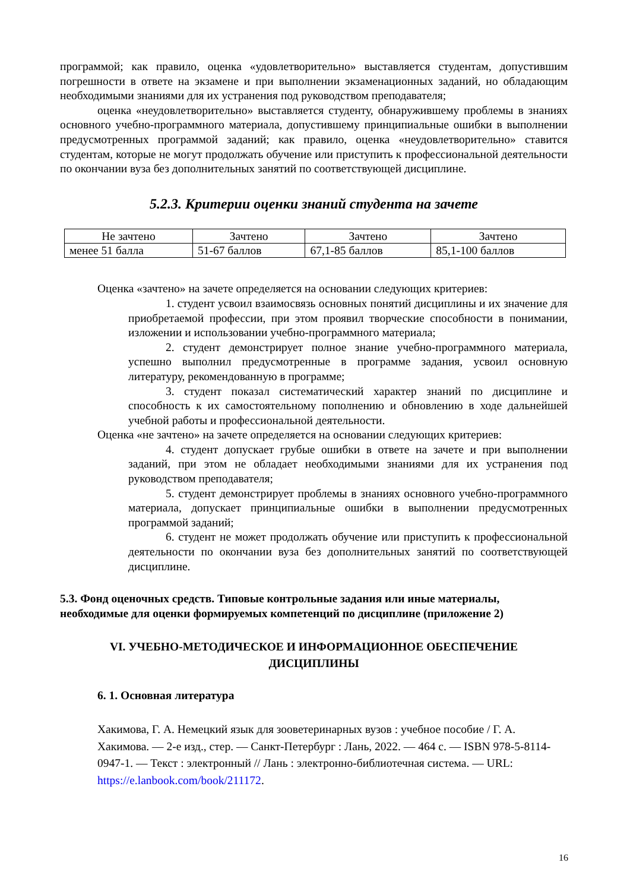программой; как правило, оценка «удовлетворительно» выставляется студентам, допустившим погрешности в ответе на экзамене и при выполнении экзаменационных заданий, но обладающим необходимыми знаниями для их устранения под руководством преподавателя;
оценка «неудовлетворительно» выставляется студенту, обнаружившему проблемы в знаниях основного учебно-программного материала, допустившему принципиальные ошибки в выполнении предусмотренных программой заданий; как правило, оценка «неудовлетворительно» ставится студентам, которые не могут продолжать обучение или приступить к профессиональной деятельности по окончании вуза без дополнительных занятий по соответствующей дисциплине.
5.2.3. Критерии оценки знаний студента на зачете
| Не зачтено | Зачтено | Зачтено | Зачтено |
| менее 51 балла | 51-67 баллов | 67,1-85 баллов | 85,1-100 баллов |
Оценка «зачтено» на зачете определяется на основании следующих критериев:
1. студент усвоил взаимосвязь основных понятий дисциплины и их значение для приобретаемой профессии, при этом проявил творческие способности в понимании, изложении и использовании учебно-программного материала;
2. студент демонстрирует полное знание учебно-программного материала, успешно выполнил предусмотренные в программе задания, усвоил основную литературу, рекомендованную в программе;
3. студент показал систематический характер знаний по дисциплине и способность к их самостоятельному пополнению и обновлению в ходе дальнейшей учебной работы и профессиональной деятельности.
Оценка «не зачтено» на зачете определяется на основании следующих критериев:
4. студент допускает грубые ошибки в ответе на зачете и при выполнении заданий, при этом не обладает необходимыми знаниями для их устранения под руководством преподавателя;
5. студент демонстрирует проблемы в знаниях основного учебно-программного материала, допускает принципиальные ошибки в выполнении предусмотренных программой заданий;
6. студент не может продолжать обучение или приступить к профессиональной деятельности по окончании вуза без дополнительных занятий по соответствующей дисциплине.
5.3. Фонд оценочных средств. Типовые контрольные задания или иные материалы, необходимые для оценки формируемых компетенций по дисциплине (приложение 2)
VI. УЧЕБНО-МЕТОДИЧЕСКОЕ И ИНФОРМАЦИОННОЕ ОБЕСПЕЧЕНИЕ
ДИСЦИПЛИНЫ
6. 1. Основная литература
Хакимова, Г. А. Немецкий язык для зооветеринарных вузов : учебное пособие / Г. А. Хакимова. — 2-е изд., стер. — Санкт-Петербург : Лань, 2022. — 464 с. — ISBN 978-5-8114-0947-1. — Текст : электронный // Лань : электронно-библиотечная система. — URL: https://e.lanbook.com/book/211172.
16